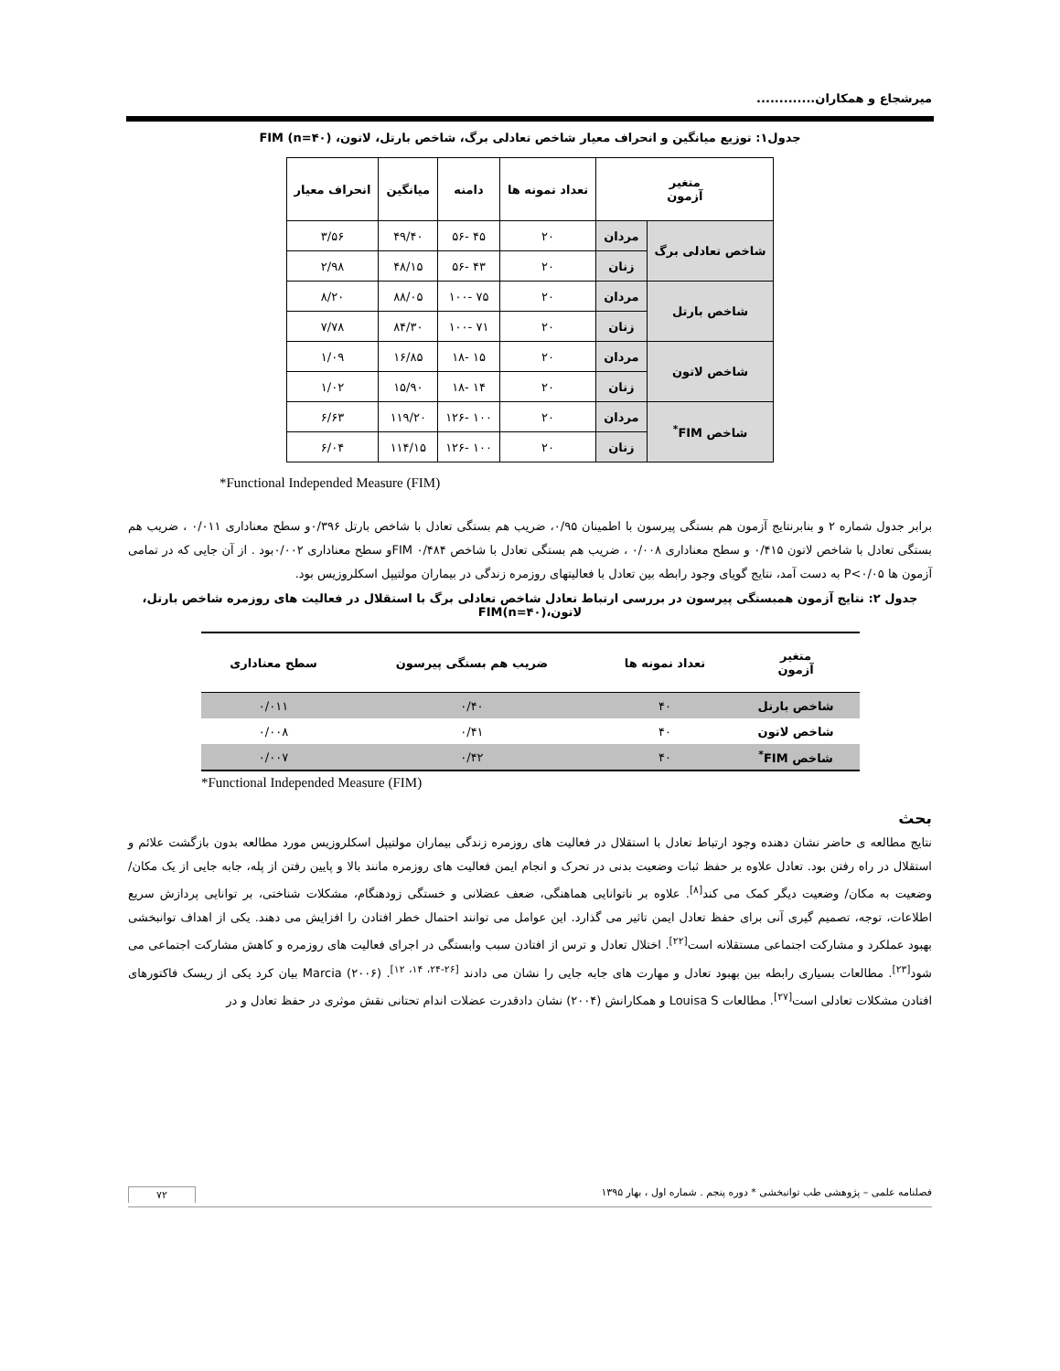میرشجاع و همکاران.............
جدول۱: توزیع میانگین و انحراف معیار شاخص تعادلی برگ، شاخص بارتل، لاتون، FIM (n=۴۰)
| متغیر آزمون | | تعداد نمونه ها | دامنه | میانگین | انحراف معیار |
| --- | --- | --- | --- | --- | --- |
| شاخص تعادلی برگ | مردان | ۲۰ | ۴۵ -۵۶ | ۴۹/۴۰ | ۳/۵۶ |
| | زنان | ۲۰ | ۴۳ -۵۶ | ۴۸/۱۵ | ۲/۹۸ |
| شاخص بارتل | مردان | ۲۰ | ۷۵ -۱۰۰ | ۸۸/۰۵ | ۸/۲۰ |
| | زنان | ۲۰ | ۷۱ -۱۰۰ | ۸۴/۳۰ | ۷/۷۸ |
| شاخص لاتون | مردان | ۲۰ | ۱۵ -۱۸ | ۱۶/۸۵ | ۱/۰۹ |
| | زنان | ۲۰ | ۱۴ -۱۸ | ۱۵/۹۰ | ۱/۰۲ |
| شاخص FIM<sup>*</sup> | مردان | ۲۰ | ۱۰۰ -۱۲۶ | ۱۱۹/۲۰ | ۶/۶۳ |
| | زنان | ۲۰ | ۱۰۰ -۱۲۶ | ۱۱۴/۱۵ | ۶/۰۴ |
*Functional Independed Measure (FIM)
برابر جدول شماره ۲ و بنابرنتایج آزمون هم بستگی پیرسون با اطمینان ۰/۹۵، ضریب هم بستگی تعادل با شاخص بارتل ۰/۳۹۶و سطح معناداری ۰/۰۱۱ ، ضریب هم بستگی تعادل با شاخص لاتون ۰/۴۱۵ و سطح معناداری ۰/۰۰۸ ، ضریب هم بستگی تعادل با شاخص FIM ۰/۴۸۴و سطح معناداری ۰/۰۰۲بود . از آن جایی که در تمامی آزمون ها P<۰/۰۵ به دست آمد، نتایج گویای وجود رابطه بین تعادل با فعالیتهای روزمره زندگی در بیماران مولتیپل اسکلروزیس بود.
جدول ۲: نتایج آزمون همبستگی پیرسون در بررسی ارتباط تعادل شاخص تعادلی برگ با استقلال در فعالیت های روزمره شاخص بارتل، لاتون،FIM(n=۴۰)
| متغیر آزمون | تعداد نمونه ها | ضریب هم بستگی پیرسون | سطح معناداری |
| --- | --- | --- | --- |
| شاخص بارتل | ۴۰ | ۰/۴۰ | ۰/۰۱۱ |
| شاخص لاتون | ۴۰ | ۰/۴۱ | ۰/۰۰۸ |
| شاخص FIM<sup>*</sup> | ۴۰ | ۰/۴۲ | ۰/۰۰۷ |
*Functional Independed Measure (FIM)
بحث
نتایج مطالعه ی حاضر نشان دهنده وجود ارتباط تعادل با استقلال در فعالیت های روزمره زندگی بیماران مولتیپل اسکلروزیس مورد مطالعه بدون بازگشت علائم و استقلال در راه رفتن بود. تعادل علاوه بر حفظ ثبات وضعیت بدنی در تحرک و انجام ایمن فعالیت های روزمره مانند بالا و پایین رفتن از پله، جابه جایی از یک مکان/ وضعیت به مکان/ وضعیت دیگر کمک می کند<sup>[۸]</sup>. علاوه بر ناتوانایی هماهنگی، ضعف عضلانی و خستگی زودهنگام، مشکلات شناختی، بر توانایی پردازش سریع اطلاعات، توجه، تصمیم گیری آنی برای حفظ تعادل ایمن تاثیر می گذارد. این عوامل می توانند احتمال خطر افتادن را افزایش می دهند. یکی از اهداف توانبخشی بهبود عملکرد و مشارکت اجتماعی مستقلانه است<sup>[۲۲]</sup>. اختلال تعادل و ترس از افتادن سبب وابستگی در اجرای فعالیت های روزمره و کاهش مشارکت اجتماعی می شود<sup>[۲۳]</sup>. مطالعات بسیاری رابطه بین بهبود تعادل و مهارت های جابه جایی را نشان می دادند <sup>[۲۶-۲۴، ۱۴، ۱۲]</sup>. Marcia (۲۰۰۶) بیان کرد یکی از ریسک فاکتورهای افتادن مشکلات تعادلی است<sup>[۲۷]</sup>. مطالعات Louisa S و همکارانش (۲۰۰۴) نشان دادقدرت عضلات اندام تحتانی نقش موثری در حفظ تعادل و در
فصلنامه علمی – پژوهشی طب توانبخشی * دوره پنجم . شماره اول ، بهار ۱۳۹۵ ۷۲